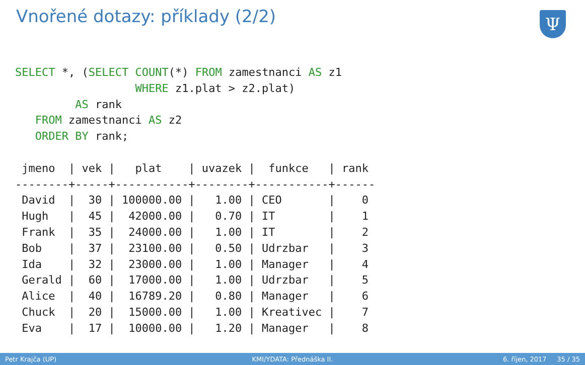Vnořené dotazy: příklady (2/2) Ψ
SELECT *, (SELECT COUNT(*) FROM zamestnanci AS z1
                  WHERE z1.plat > z2.plat)
         AS rank
   FROM zamestnanci AS z2
   ORDER BY rank;

 jmeno  | vek |   plat    | uvazek |  funkce   | rank
--------+-----+-----------+--------+-----------+------
 David  |  30 | 100000.00 |   1.00 | CEO       |    0
 Hugh   |  45 |  42000.00 |   0.70 | IT        |    1
 Frank  |  35 |  24000.00 |   1.00 | IT        |    2
 Bob    |  37 |  23100.00 |   0.50 | Udrzbar   |    3
 Ida    |  32 |  23000.00 |   1.00 | Manager   |    4
 Gerald |  60 |  17000.00 |   1.00 | Udrzbar   |    5
 Alice  |  40 |  16789.20 |   0.80 | Manager   |    6
 Chuck  |  20 |  15000.00 |   1.00 | Kreativec |    7
 Eva    |  17 |  10000.00 |   1.20 | Manager   |    8
Petr Krajča (UP) KMI/YDATA: Přednáška II. 6. říjen, 2017 35 / 35